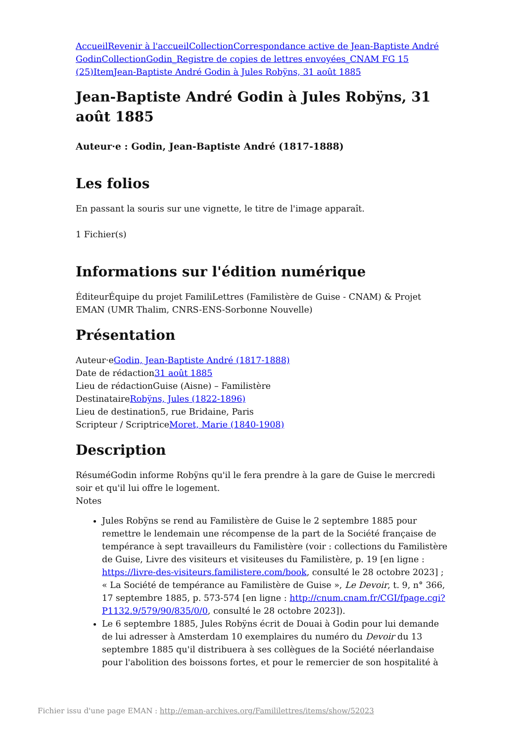Accueil Revenir à l'accueil Collection Correspondance active de Jean-Baptiste André Godin Collection Godin_Registre de copies de lettres envoyées_CNAM FG 15 (25) Item Jean-Baptiste André Godin à Jules Robÿns, 31 août 1885
Jean-Baptiste André Godin à Jules Robÿns, 31 août 1885
Auteur·e : Godin, Jean-Baptiste André (1817-1888)
Les folios
En passant la souris sur une vignette, le titre de l'image apparaît.
1 Fichier(s)
Informations sur l'édition numérique
ÉditeurÉquipe du projet FamiliLettres (Familistère de Guise - CNAM) & Projet EMAN (UMR Thalim, CNRS-ENS-Sorbonne Nouvelle)
Présentation
Auteur·eGodin, Jean-Baptiste André (1817-1888)
Date de rédaction31 août 1885
Lieu de rédactionGuise (Aisne) – Familistère
DestinataireRobÿns, Jules (1822-1896)
Lieu de destination5, rue Bridaine, Paris
Scripteur / ScriptriceMoret, Marie (1840-1908)
Description
RésuméGodin informe Robÿns qu'il le fera prendre à la gare de Guise le mercredi soir et qu'il lui offre le logement.
Notes
Jules Robÿns se rend au Familistère de Guise le 2 septembre 1885 pour remettre le lendemain une récompense de la part de la Société française de tempérance à sept travailleurs du Familistère (voir : collections du Familistère de Guise, Livre des visiteurs et visiteuses du Familistère, p. 19 [en ligne : https://livre-des-visiteurs.familistere.com/book, consulté le 28 octobre 2023] ; « La Société de tempérance au Familistère de Guise », Le Devoir, t. 9, n° 366, 17 septembre 1885, p. 573-574 [en ligne : http://cnum.cnam.fr/CGI/fpage.cgi?P1132.9/579/90/835/0/0, consulté le 28 octobre 2023]).
Le 6 septembre 1885, Jules Robÿns écrit de Douai à Godin pour lui demande de lui adresser à Amsterdam 10 exemplaires du numéro du Devoir du 13 septembre 1885 qu'il distribuera à ses collègues de la Société néerlandaise pour l'abolition des boissons fortes, et pour le remercier de son hospitalité à
Fichier issu d'une page EMAN : http://eman-archives.org/Famililettres/items/show/52023